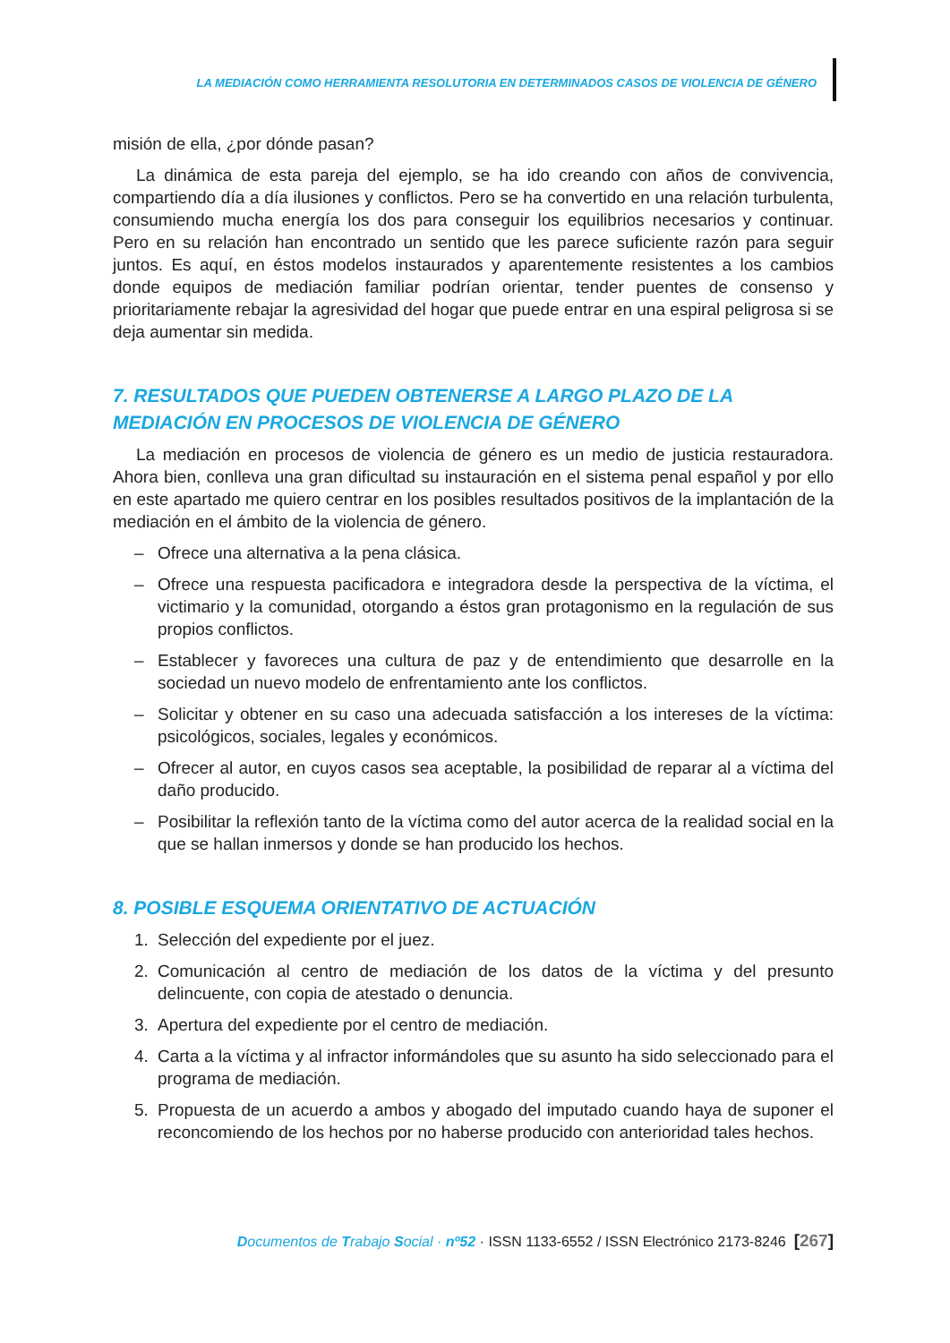LA MEDIACIÓN COMO HERRAMIENTA RESOLUTORIA EN DETERMINADOS CASOS DE VIOLENCIA DE GÉNERO
misión de ella, ¿por dónde pasan?
La dinámica de esta pareja del ejemplo, se ha ido creando con años de convivencia, compartiendo día a día ilusiones y conflictos. Pero se ha convertido en una relación turbulenta, consumiendo mucha energía los dos para conseguir los equilibrios necesarios y continuar. Pero en su relación han encontrado un sentido que les parece suficiente razón para seguir juntos. Es aquí, en éstos modelos instaurados y aparentemente resistentes a los cambios donde equipos de mediación familiar podrían orientar, tender puentes de consenso y prioritariamente rebajar la agresividad del hogar que puede entrar en una espiral peligrosa si se deja aumentar sin medida.
7. RESULTADOS QUE PUEDEN OBTENERSE A LARGO PLAZO DE LA MEDIACIÓN EN PROCESOS DE VIOLENCIA DE GÉNERO
La mediación en procesos de violencia de género es un medio de justicia restauradora. Ahora bien, conlleva una gran dificultad su instauración en el sistema penal español y por ello en este apartado me quiero centrar en los posibles resultados positivos de la implantación de la mediación en el ámbito de la violencia de género.
– Ofrece una alternativa a la pena clásica.
– Ofrece una respuesta pacificadora e integradora desde la perspectiva de la víctima, el victimario y la comunidad, otorgando a éstos gran protagonismo en la regulación de sus propios conflictos.
– Establecer y favoreces una cultura de paz y de entendimiento que desarrolle en la sociedad un nuevo modelo de enfrentamiento ante los conflictos.
– Solicitar y obtener en su caso una adecuada satisfacción a los intereses de la víctima: psicológicos, sociales, legales y económicos.
– Ofrecer al autor, en cuyos casos sea aceptable, la posibilidad de reparar al a víctima del daño producido.
– Posibilitar la reflexión tanto de la víctima como del autor acerca de la realidad social en la que se hallan inmersos y donde se han producido los hechos.
8. POSIBLE ESQUEMA ORIENTATIVO DE ACTUACIÓN
1. Selección del expediente por el juez.
2. Comunicación al centro de mediación de los datos de la víctima y del presunto delincuente, con copia de atestado o denuncia.
3. Apertura del expediente por el centro de mediación.
4. Carta a la víctima y al infractor informándoles que su asunto ha sido seleccionado para el programa de mediación.
5. Propuesta de un acuerdo a ambos y abogado del imputado cuando haya de suponer el reconcomiendo de los hechos por no haberse producido con anterioridad tales hechos.
Documentos de Trabajo Social · nº52 · ISSN 1133-6552 / ISSN Electrónico 2173-8246 [267]